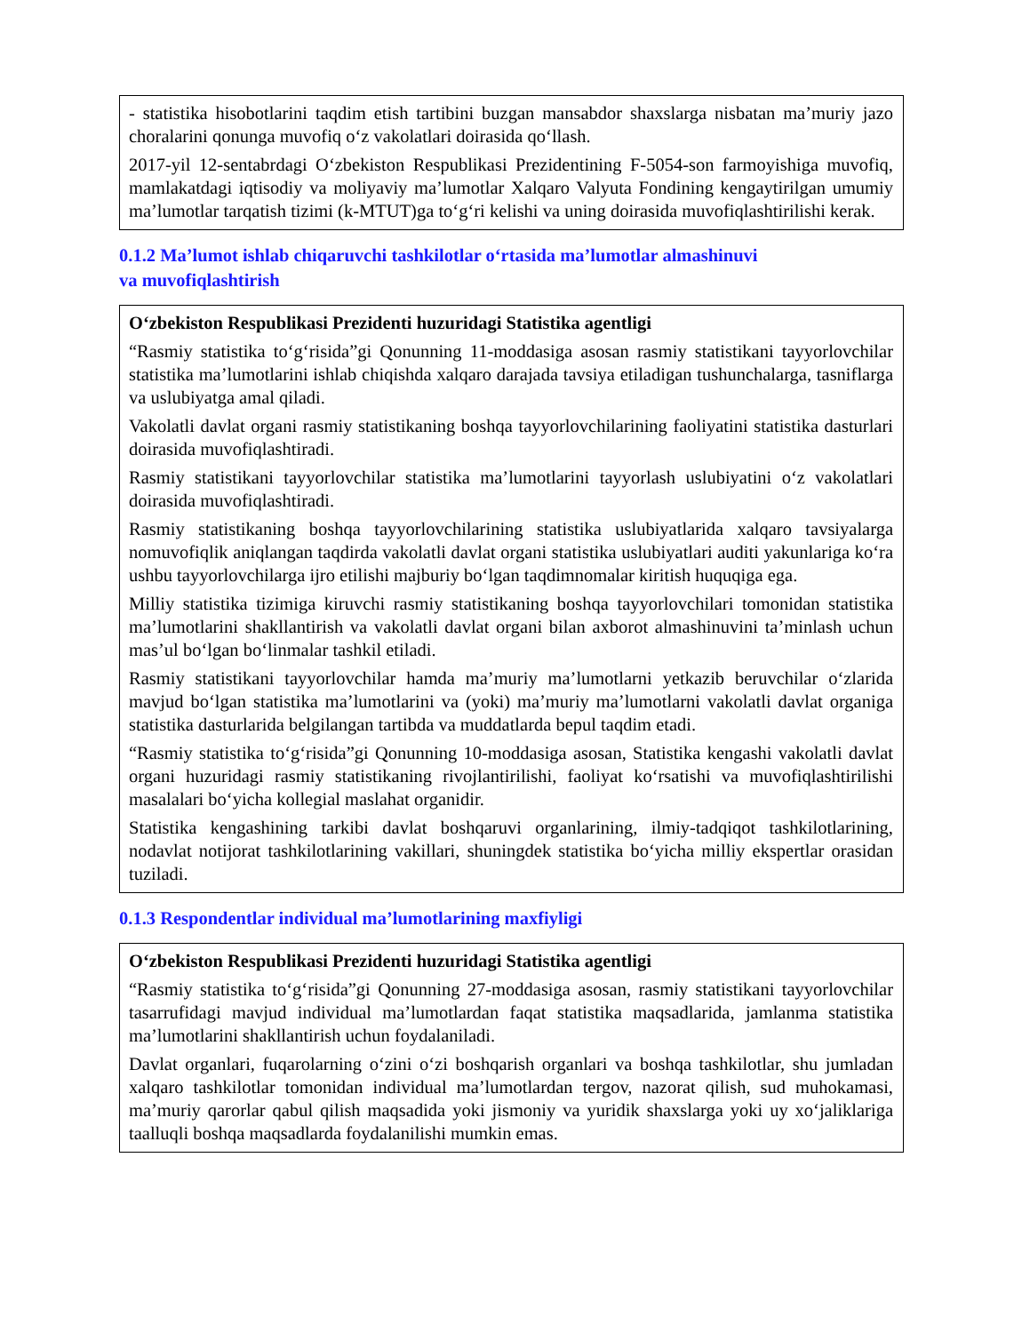- statistika hisobotlarini taqdim etish tartibini buzgan mansabdor shaxslarga nisbatan ma’muriy jazo choralarini qonunga muvofiq o‘z vakolatlari doirasida qo‘llash.
2017-yil 12-sentabrdagi O‘zbekiston Respublikasi Prezidentining F-5054-son farmoyishiga muvofiq, mamlakatdagi iqtisodiy va moliyaviy ma’lumotlar Xalqaro Valyuta Fondining kengaytirilgan umumiy ma’lumotlar tarqatish tizimi (k-MTUT)ga to‘g‘ri kelishi va uning doirasida muvofiqlashtirilishi kerak.
0.1.2 Ma’lumot ishlab chiqaruvchi tashkilotlar o‘rtasida ma’lumotlar almashinuvi
va muvofiqlashtirish
O‘zbekiston Respublikasi Prezidenti huzuridagi Statistika agentligi
“Rasmiy statistika to‘g‘risida”gi Qonunning 11-moddasiga asosan rasmiy statistikani tayyorlovchilar statistika ma’lumotlarini ishlab chiqishda xalqaro darajada tavsiya etiladigan tushunchalarga, tasniflarga va uslubiyatga amal qiladi.
Vakolatli davlat organi rasmiy statistikaning boshqa tayyorlovchilarining faoliyatini statistika dasturlari doirasida muvofiqlashtiradi.
Rasmiy statistikani tayyorlovchilar statistika ma’lumotlarini tayyorlash uslubiyatini o‘z vakolatlari doirasida muvofiqlashtiradi.
Rasmiy statistikaning boshqa tayyorlovchilarining statistika uslubiyatlarida xalqaro tavsiyalarga nomuvofiqlik aniqlangan taqdirda vakolatli davlat organi statistika uslubiyatlari auditi yakunlariga ko‘ra ushbu tayyorlovchilarga ijro etilishi majburiy bo‘lgan taqdimnomalar kiritish huquqiga ega.
Milliy statistika tizimiga kiruvchi rasmiy statistikaning boshqa tayyorlovchilari tomonidan statistika ma’lumotlarini shakllantirish va vakolatli davlat organi bilan axborot almashinuvini ta’minlash uchun mas’ul bo‘lgan bo‘linmalar tashkil etiladi.
Rasmiy statistikani tayyorlovchilar hamda ma’muriy ma’lumotlarni yetkazib beruvchilar o‘zlarida mavjud bo‘lgan statistika ma’lumotlarini va (yoki) ma’muriy ma’lumotlarni vakolatli davlat organiga statistika dasturlarida belgilangan tartibda va muddatlarda bepul taqdim etadi.
“Rasmiy statistika to‘g‘risida”gi Qonunning 10-moddasiga asosan, Statistika kengashi vakolatli davlat organi huzuridagi rasmiy statistikaning rivojlantirilishi, faoliyat ko‘rsatishi va muvofiqlashtirilishi masalalari bo‘yicha kollegial maslahat organidir.
Statistika kengashining tarkibi davlat boshqaruvi organlarining, ilmiy-tadqiqot tashkilotlarining, nodavlat notijorat tashkilotlarining vakillari, shuningdek statistika bo‘yicha milliy ekspertlar orasidan tuziladi.
0.1.3 Respondentlar individual ma’lumotlarining maxfiyligi
O‘zbekiston Respublikasi Prezidenti huzuridagi Statistika agentligi
“Rasmiy statistika to‘g‘risida”gi Qonunning 27-moddasiga asosan, rasmiy statistikani tayyorlovchilar tasarrufidagi mavjud individual ma’lumotlardan faqat statistika maqsadlarida, jamlanma statistika ma’lumotlarini shakllantirish uchun foydalaniladi.
Davlat organlari, fuqarolarning o‘zini o‘zi boshqarish organlari va boshqa tashkilotlar, shu jumladan xalqaro tashkilotlar tomonidan individual ma’lumotlardan tergov, nazorat qilish, sud muhokamasi, ma’muriy qarorlar qabul qilish maqsadida yoki jismoniy va yuridik shaxslarga yoki uy xo‘jaliklariga taalluqli boshqa maqsadlarda foydalanilishi mumkin emas.